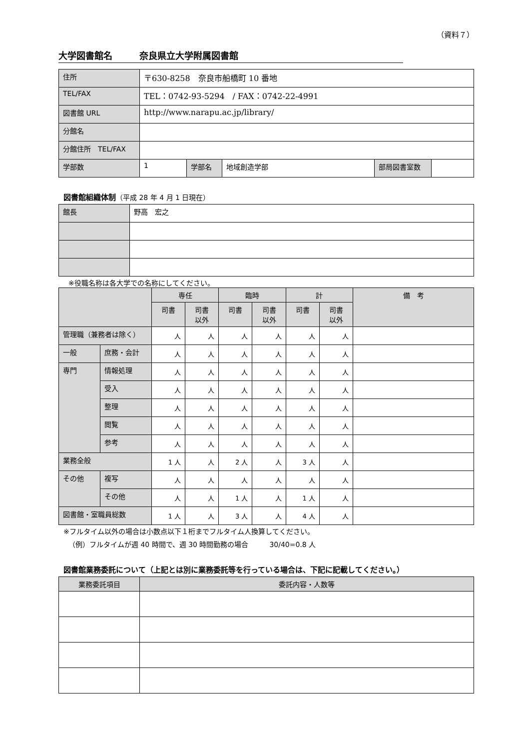（資料７）
大学図書館名　　　奈良県立大学附属図書館
| 住所 | 〒630-8258 奈良市船橋町 10 番地 | | | | |
| TEL/FAX | TEL：0742-93-5294 / FAX：0742-22-4991 | | | | |
| 図書館 URL | http://www.narapu.ac.jp/library/ | | | | |
| 分館名 | | | | | |
| 分館住所 TEL/FAX | | | | | |
| 学部数 | 1 | 学部名 | 地域創造学部 | 部局図書室数 | |
図書館組織体制（平成 28 年 4 月 1 日現在）
| 館長 | 野高 宏之 |
※役職名称は各大学での名称にしてください。
| | | 専任 | | 臨時 | | 計 | | 備 考 |
| --- | --- | --- | --- | --- | --- | --- | --- | --- |
| | | 司書 | 司書 以外 | 司書 | 司書 以外 | 司書 | 司書 以外 | |
| 管理職（兼務者は除く） | | 人 | 人 | 人 | 人 | 人 | 人 | |
| 一般 | 庶務・会計 | 人 | 人 | 人 | 人 | 人 | 人 | |
| 専門 | 情報処理 | 人 | 人 | 人 | 人 | 人 | 人 | |
| | 受入 | 人 | 人 | 人 | 人 | 人 | 人 | |
| | 整理 | 人 | 人 | 人 | 人 | 人 | 人 | |
| | 閲覧 | 人 | 人 | 人 | 人 | 人 | 人 | |
| | 参考 | 人 | 人 | 人 | 人 | 人 | 人 | |
| 業務全般 | | 1 人 | 人 | 2 人 | 人 | 3 人 | 人 | |
| その他 | 複写 | 人 | 人 | 人 | 人 | 人 | 人 | |
| | その他 | 人 | 人 | 1 人 | 人 | 1 人 | 人 | |
| 図書館・室職員総数 | | 1 人 | 人 | 3 人 | 人 | 4 人 | 人 | |
※フルタイム以外の場合は小数点以下１桁までフルタイム人換算してください。
（例）フルタイムが週 40 時間で、週 30 時間勤務の場合　　　30/40=0.8 人
図書館業務委託について（上記とは別に業務委託等を行っている場合は、下記に記載してください。）
| 業務委託項目 | 委託内容・人数等 |